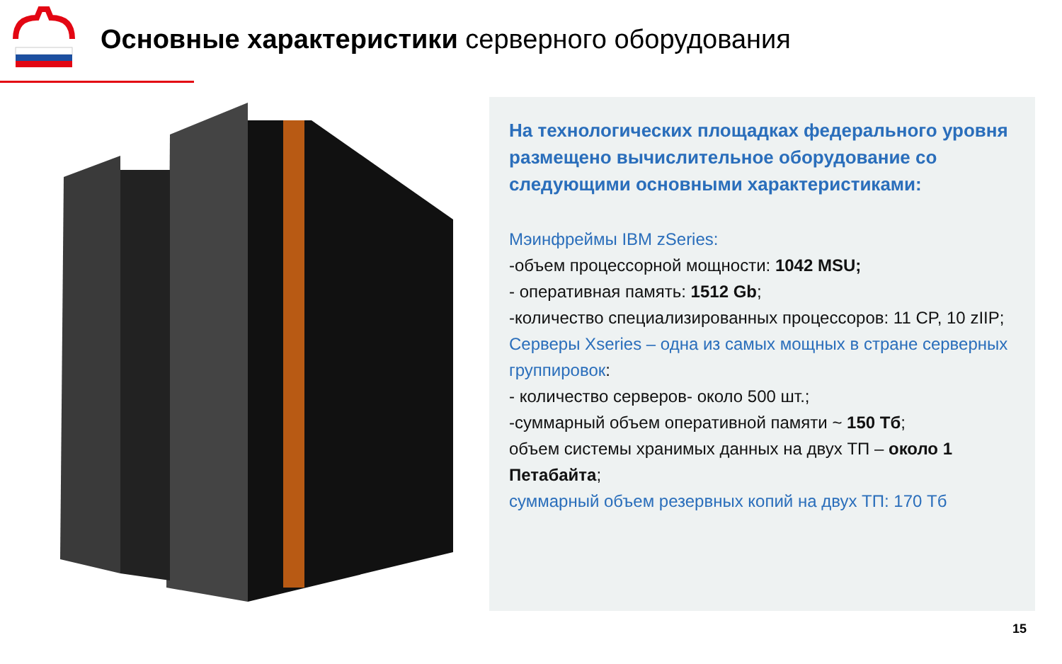Основные характеристики серверного оборудования
На технологических площадках федерального уровня размещено вычислительное оборудование со следующими основными характеристиками:
Мэинфреймы IBM zSeries:
-объем процессорной мощности: 1042 MSU;
- оперативная память: 1512 Gb;
-количество специализированных процессоров: 11 CP, 10 zIIP;
Серверы Xseries – одна из самых мощных в стране серверных группировок:
- количество серверов- около 500 шт.;
-суммарный объем оперативной памяти ~ 150 Тб;
объем системы хранимых данных на двух ТП – около 1 Петабайта;
суммарный объем резервных копий на двух ТП: 170 Тб
15